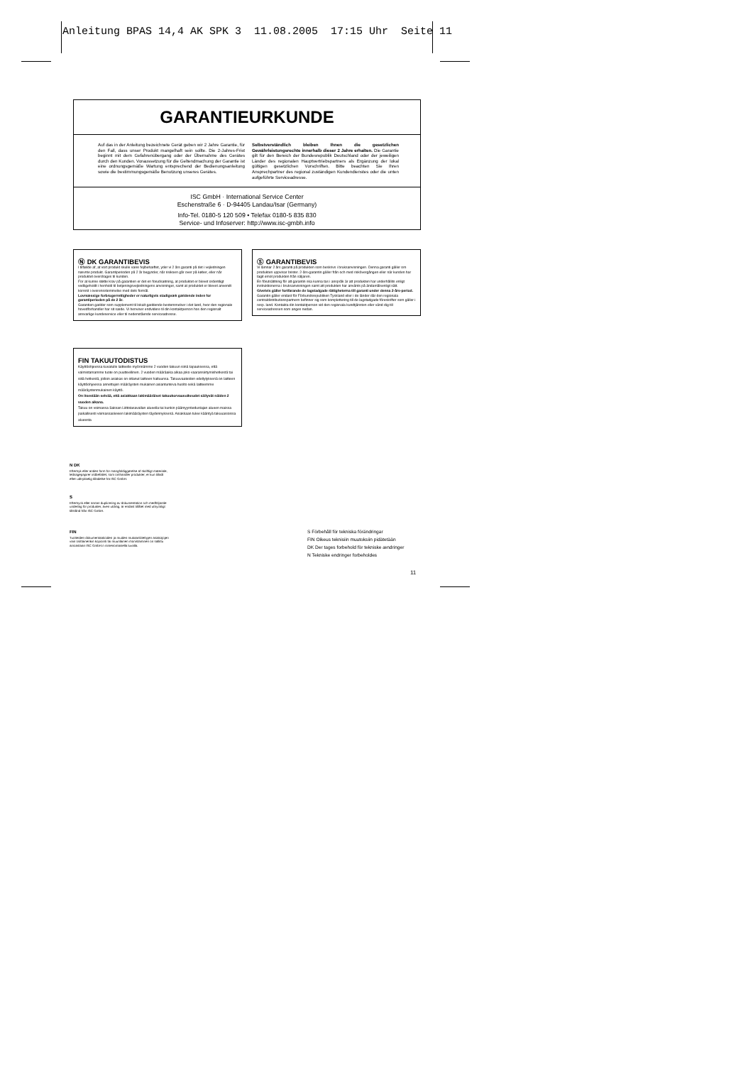Anleitung BPAS 14,4 AK SPK 3 11.08.2005 17:15 Uhr Seite 11
GARANTIEURKUNDE
Auf das in der Anleitung bezeichnete Gerät geben wir 2 Jahre Garantie, für den Fall, dass unser Produkt mangelhaft sein sollte. Die 2-Jahres-Frist beginnt mit dem Gefahrenübergang oder der Übernahme des Gerätes durch den Kunden. Voraussetzung für die Geltendmachung der Garantie ist eine ordnungsgemäße Wartung entsprechend der Bedienungsanleitung sowie die bestimmungsgemäße Benutzung unseres Gerätes.
Selbstverständlich bleiben Ihnen die gesetzlichen Gewährleistungsrechte innerhalb dieser 2 Jahre erhalten. Die Garantie gilt für den Bereich der Bundesrepublik Deutschland oder der jeweiligen Länder des regionalen Hauptvertriebspartners als Ergänzung der lokal gültigen gesetzlichen Vorschriften. Bitte beachten Sie Ihren Ansprechpartner des regional zuständigen Kundendienstes oder die unten aufgeführte Serviceadresse.
ISC GmbH · International Service Center
Eschenstraße 6 · D-94405 Landau/Isar (Germany)
Info-Tel. 0180-5 120 509 • Telefax 0180-5 835 830
Service- und Infoserver: http://www.isc-gmbh.info
Ⓝ DK GARANTIBEVIS
I tilfælde af, at vort produkt skulle være fejlbehæftet, yder vi 2 års garanti på det i vejledningen nævnte produkt. Garantiperioden på 2 år begynder, når risikoen går over på køber, eller når produktet overdrages til kunden.
For at kunne støtte krav på garantien er det en forudsætning, at produktet er blevet ordentligt vedligeholdt i henhold til betjeningsvejledningens anvisninger, samt at produktet er blevet anvendt korrekt i overensstemmelse med dets formål.
Lovmæssige forbrugerrettigheder er naturligvis stadigvæk gældende inden for garantiperioden på de 2 år.
Garantien gælder som supplement til lokalt gældende bestemmelser i det land, hvor den regionale hovedforhandler har sit sæde. Vi henviser endvidere til din kontaktperson hos den regionalt ansvarlige kundeservice eller til nedenstående serviceadresse.
Ⓢ GARANTIBEVIS
Vi lämnar 2 års garanti på produkten som beskrivs i bruksanvisningen. Denna garanti gäller om produkten uppvisar brister. 2-års-garantin gäller från och med risköver­gången eller när kunden har tagit emot produkten från säljaren.
En förutsättning för att garantin ska kunna tas i anspråk är att produkten har underhållits enligt instruktionerna i bruksanvisningen samt att produkten har använts på ändamålsenligt sätt.
Givetvis gäller fortfarande de lagstadgade rättigheterna till garanti under denna 2-års-period.
Garantin gäller endast för Förbundsrepubliken Tyskland eller i de länder där den regionala centraldistributionspartnern befinner sig som komplettering till de lagstadgade föreskrifter som gäller i resp. land. Kontakta din kontaktperson vid den regionala kundtjänsten eller vänd dig till serviceadressen som anges nedan.
FIN TAKUUTODISTUS
Käyttöohjeessa kuvatulle laitteelle myönnämme 2 vuoden takuun siinä tapauksessa, että valmistamamme tuote on puutteellinen. 2 vuoden määräaika alkaa joko vaaransiirtymishetkestä tai siitä hetkestä, jolloin asiakas on ottanut laitteen haltuunsa. Takuuvaateiden edellytyksenä on laitteen käyttöohjeessa annettujen määräysten mukainen asiantunteva huolto sekä laitteemme määräystenmukainen käyttö.
On itsestään selvää, että asiakkaan lakimääräiset takuukorvausoikeudet säilyvät näiden 2 vuoden aikana.
Takuu on voimassa Saksan Liittotasavallan alueella tai kunkin päämyyntiedustajan alueen maissa paikallisesti voimassaolevien lakimääräysten täydennyksenä. Asiakkaan tulee kääntyä takuuasioissa alueesta
N DK
Eftertryk eller anden form for mangfoldiggørelse af skriftligt materiale,
ledsagepapirer indbefattet, som omhandler produkter, er kun tilladt
efter udtrykkelig tilladelse fra ISC GmbH.
S
Eftertryck eller annan duplicering av dokumentation och medföljande
underlag för produkter, även utdrag, är endast tillåtet med uttryckligt
tillstånd från ISC GmbH.
FIN
Tuotteiden dokumentaatioiden ja muiden mukaanliitettyjen asiakirjojen
vain osittainenkin kopiointi tai muunlainen monistaminen on sallittu
ainoastaan ISC GmbH:n nimenomaisella luvalla.
S Förbehåll för tekniska förändringar
FIN Oikeus teknisiin muutoksiin pidätetään
DK Der tages forbehold för tekniske ændringer
N Tekniske endringer forbeholdes
11